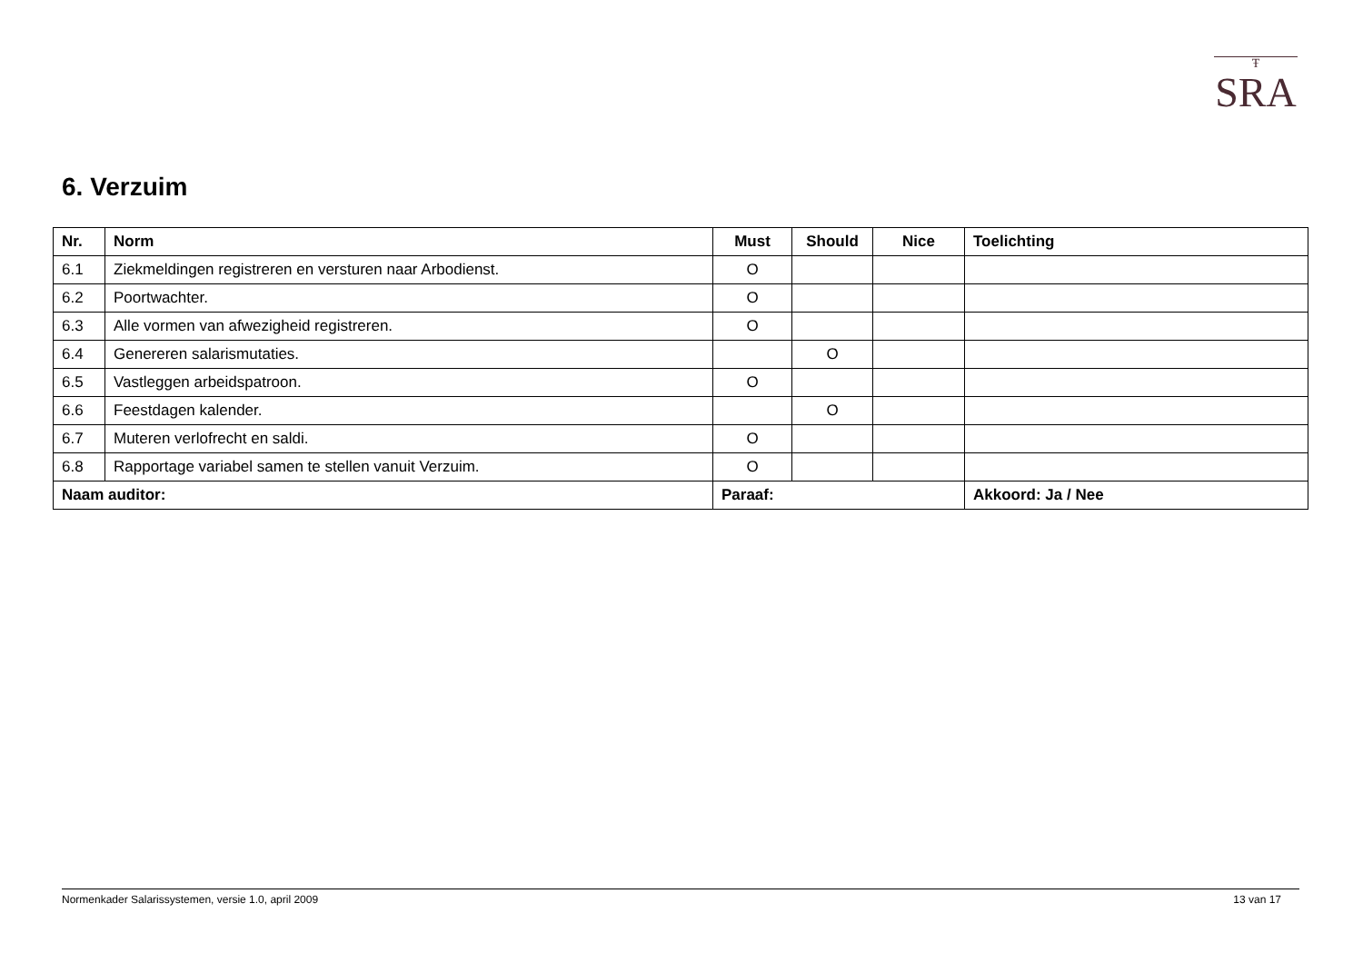Ŧ
SRA
6. Verzuim
| Nr. | Norm | Must | Should | Nice | Toelichting |
| --- | --- | --- | --- | --- | --- |
| 6.1 | Ziekmeldingen registreren en versturen naar Arbodienst. | O | | | |
| 6.2 | Poortwachter. | O | | | |
| 6.3 | Alle vormen van afwezigheid registreren. | O | | | |
| 6.4 | Genereren salarismutaties. | | O | | |
| 6.5 | Vastleggen arbeidspatroon. | O | | | |
| 6.6 | Feestdagen kalender. | | O | | |
| 6.7 | Muteren verlofrecht en saldi. | O | | | |
| 6.8 | Rapportage variabel samen te stellen vanuit Verzuim. | O | | | |
| Naam auditor: | | Paraaf: | | | Akkoord: Ja / Nee |
Normenkader Salarissystemen, versie 1.0, april 2009 13 van 17